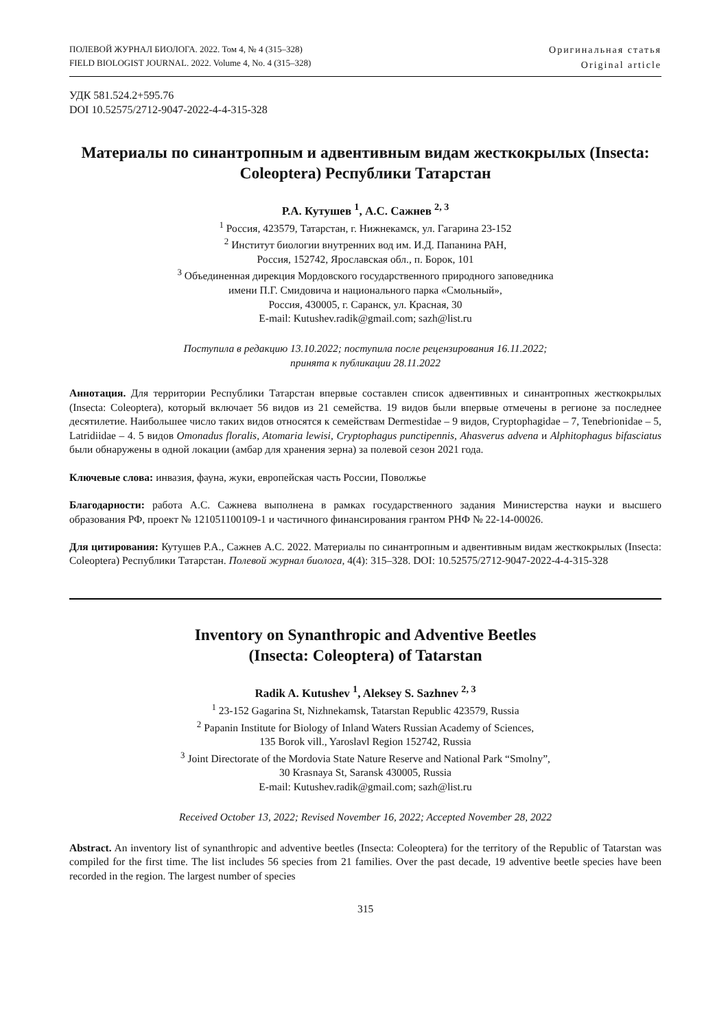ПОЛЕВОЙ ЖУРНАЛ БИОЛОГА. 2022. Том 4, № 4 (315–328)
FIELD BIOLOGIST JOURNAL. 2022. Volume 4, No. 4 (315–328)
Оригинальная статья
Original article
УДК 581.524.2+595.76
DOI 10.52575/2712-9047-2022-4-4-315-328
Материалы по синантропным и адвентивным видам жесткокрылых (Insecta: Coleoptera) Республики Татарстан
Р.А. Кутушев <sup>1</sup>, А.С. Сажнев <sup>2, 3</sup>
<sup>1</sup> Россия, 423579, Татарстан, г. Нижнекамск, ул. Гагарина 23-152
<sup>2</sup> Институт биологии внутренних вод им. И.Д. Папанина РАН,
Россия, 152742, Ярославская обл., п. Борок, 101
<sup>3</sup> Объединенная дирекция Мордовского государственного природного заповедника
имени П.Г. Смидовича и национального парка «Смольный»,
Россия, 430005, г. Саранск, ул. Красная, 30
E-mail: Kutushev.radik@gmail.com; sazh@list.ru
Поступила в редакцию 13.10.2022; поступила после рецензирования 16.11.2022;
принята к публикации 28.11.2022
Аннотация. Для территории Республики Татарстан впервые составлен список адвентивных и синантропных жесткокрылых (Insecta: Coleoptera), который включает 56 видов из 21 семейства. 19 видов были впервые отмечены в регионе за последнее десятилетие. Наибольшее число таких видов относятся к семействам Dermestidae – 9 видов, Cryptophagidae – 7, Tenebrionidae – 5, Latridiidae – 4. 5 видов Omonadus floralis, Atomaria lewisi, Cryptophagus punctipennis, Ahasverus advena и Alphitophagus bifasciatus были обнаружены в одной локации (амбар для хранения зерна) за полевой сезон 2021 года.
Ключевые слова: инвазия, фауна, жуки, европейская часть России, Поволжье
Благодарности: работа А.С. Сажнева выполнена в рамках государственного задания Министерства науки и высшего образования РФ, проект № 121051100109-1 и частичного финансирования грантом РНФ № 22-14-00026.
Для цитирования: Кутушев Р.А., Сажнев А.С. 2022. Материалы по синантропным и адвентивным видам жесткокрылых (Insecta: Coleoptera) Республики Татарстан. Полевой журнал биолога, 4(4): 315–328. DOI: 10.52575/2712-9047-2022-4-4-315-328
Inventory on Synanthropic and Adventive Beetles
(Insecta: Coleoptera) of Tatarstan
Radik A. Kutushev <sup>1</sup>, Aleksey S. Sazhnev <sup>2, 3</sup>
<sup>1</sup> 23-152 Gagarina St, Nizhnekamsk, Tatarstan Republic 423579, Russia
<sup>2</sup> Papanin Institute for Biology of Inland Waters Russian Academy of Sciences,
135 Borok vill., Yaroslavl Region 152742, Russia
<sup>3</sup> Joint Directorate of the Mordovia State Nature Reserve and National Park “Smolny”,
30 Krasnaya St, Saransk 430005, Russia
E-mail: Kutushev.radik@gmail.com; sazh@list.ru
Received October 13, 2022; Revised November 16, 2022; Accepted November 28, 2022
Abstract. An inventory list of synanthropic and adventive beetles (Insecta: Coleoptera) for the territory of the Republic of Tatarstan was compiled for the first time. The list includes 56 species from 21 families. Over the past decade, 19 adventive beetle species have been recorded in the region. The largest number of species
315